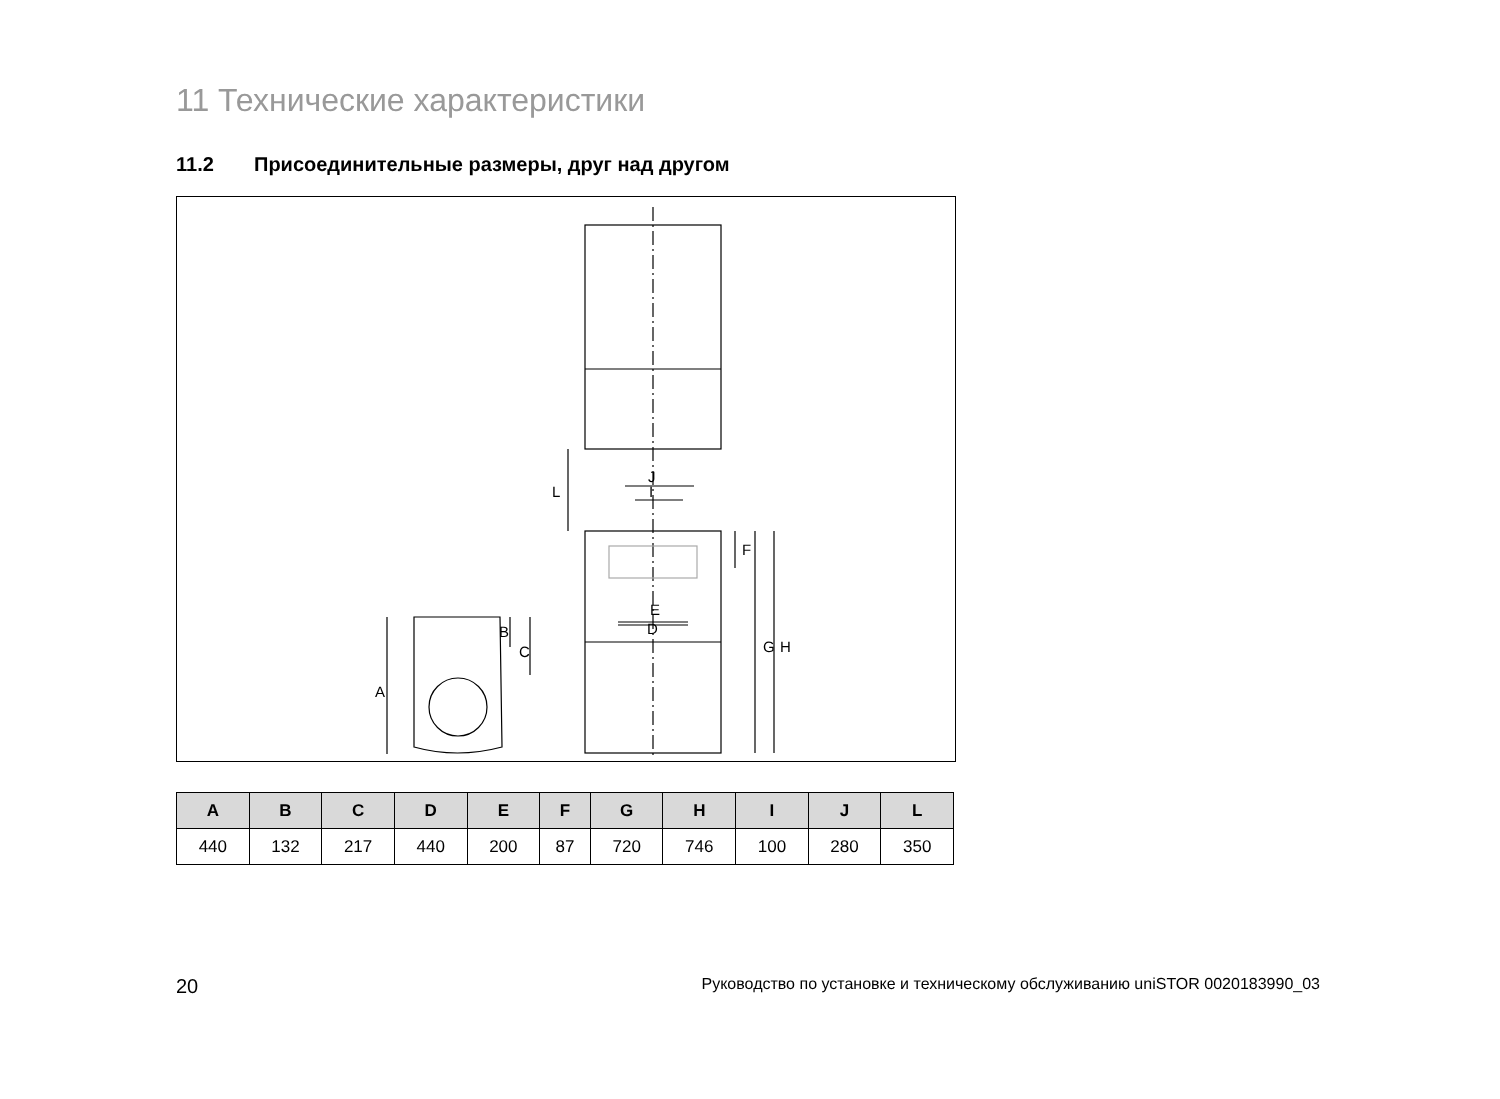11 Технические характеристики
11.2 Присоединительные размеры, друг над другом
J
I
E
D
L
F
G
H
A
B
C
| A | B | C | D | E | F | G | H | I | J | L |
| --- | --- | --- | --- | --- | --- | --- | --- | --- | --- | --- |
| 440 | 132 | 217 | 440 | 200 | 87 | 720 | 746 | 100 | 280 | 350 |
20 Руководство по установке и техническому обслуживанию uniSTOR 0020183990_03